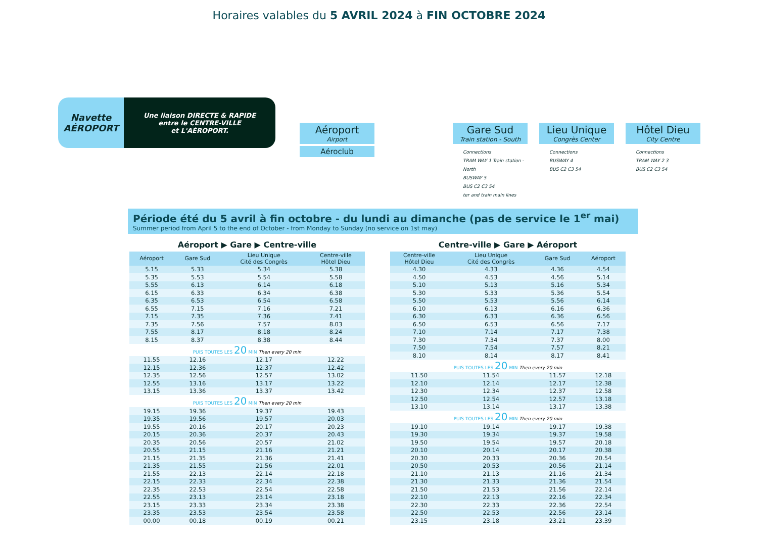Horaires valables du 5 AVRIL 2024 à FIN OCTOBRE 2024
Navette
AÉROPORT
Une liaison DIRECTE & RAPIDE
entre le CENTRE-VILLE
et L'AÉROPORT.
Aéroport
Airport
Aéroclub
Gare Sud
Train station - South
Connections
TRAM WAY 1 Train station - North
BUSWAY 5
BUS C2 C3 54
ter and train main lines
Lieu Unique
Congrès Center
Connections
BUSWAY 4
BUS C2 C3 54
Hôtel Dieu
City Centre
Connections
TRAM WAY 2 3
BUS C2 C3 54
Période été du 5 avril à fin octobre - du lundi au dimanche (pas de service le 1<sup>er</sup> mai)
Summer period from April 5 to the end of October - from Monday to Sunday (no service on 1st may)
Aéroport ▶ Gare ▶ Centre-ville
| Aéroport | Gare Sud | Lieu Unique Cité des Congrès | Centre-ville Hôtel Dieu |
| --- | --- | --- | --- |
| 5.15 | 5.33 | 5.34 | 5.38 |
| 5.35 | 5.53 | 5.54 | 5.58 |
| 5.55 | 6.13 | 6.14 | 6.18 |
| 6.15 | 6.33 | 6.34 | 6.38 |
| 6.35 | 6.53 | 6.54 | 6.58 |
| 6.55 | 7.15 | 7.16 | 7.21 |
| 7.15 | 7.35 | 7.36 | 7.41 |
| 7.35 | 7.56 | 7.57 | 8.03 |
| 7.55 | 8.17 | 8.18 | 8.24 |
| 8.15 | 8.37 | 8.38 | 8.44 |
| PUIS TOUTES LES 20 MIN Then every 20 min | | | |
| 11.55 | 12.16 | 12.17 | 12.22 |
| 12.15 | 12.36 | 12.37 | 12.42 |
| 12.35 | 12.56 | 12.57 | 13.02 |
| 12.55 | 13.16 | 13.17 | 13.22 |
| 13.15 | 13.36 | 13.37 | 13.42 |
| PUIS TOUTES LES 20 MIN Then every 20 min | | | |
| 19.15 | 19.36 | 19.37 | 19.43 |
| 19.35 | 19.56 | 19.57 | 20.03 |
| 19.55 | 20.16 | 20.17 | 20.23 |
| 20.15 | 20.36 | 20.37 | 20.43 |
| 20.35 | 20.56 | 20.57 | 21.02 |
| 20.55 | 21.15 | 21.16 | 21.21 |
| 21.15 | 21.35 | 21.36 | 21.41 |
| 21.35 | 21.55 | 21.56 | 22.01 |
| 21.55 | 22.13 | 22.14 | 22.18 |
| 22.15 | 22.33 | 22.34 | 22.38 |
| 22.35 | 22.53 | 22.54 | 22.58 |
| 22.55 | 23.13 | 23.14 | 23.18 |
| 23.15 | 23.33 | 23.34 | 23.38 |
| 23.35 | 23.53 | 23.54 | 23.58 |
| 00.00 | 00.18 | 00.19 | 00.21 |
Centre-ville ▶ Gare ▶ Aéroport
| Centre-ville Hôtel Dieu | Lieu Unique Cité des Congrès | Gare Sud | Aéroport |
| --- | --- | --- | --- |
| 4.30 | 4.33 | 4.36 | 4.54 |
| 4.50 | 4.53 | 4.56 | 5.14 |
| 5.10 | 5.13 | 5.16 | 5.34 |
| 5.30 | 5.33 | 5.36 | 5.54 |
| 5.50 | 5.53 | 5.56 | 6.14 |
| 6.10 | 6.13 | 6.16 | 6.36 |
| 6.30 | 6.33 | 6.36 | 6.56 |
| 6.50 | 6.53 | 6.56 | 7.17 |
| 7.10 | 7.14 | 7.17 | 7.38 |
| 7.30 | 7.34 | 7.37 | 8.00 |
| 7.50 | 7.54 | 7.57 | 8.21 |
| 8.10 | 8.14 | 8.17 | 8.41 |
| PUIS TOUTES LES 20 MIN Then every 20 min | | | |
| 11.50 | 11.54 | 11.57 | 12.18 |
| 12.10 | 12.14 | 12.17 | 12.38 |
| 12.30 | 12.34 | 12.37 | 12.58 |
| 12.50 | 12.54 | 12.57 | 13.18 |
| 13.10 | 13.14 | 13.17 | 13.38 |
| PUIS TOUTES LES 20 MIN Then every 20 min | | | |
| 19.10 | 19.14 | 19.17 | 19.38 |
| 19.30 | 19.34 | 19.37 | 19.58 |
| 19.50 | 19.54 | 19.57 | 20.18 |
| 20.10 | 20.14 | 20.17 | 20.38 |
| 20.30 | 20.33 | 20.36 | 20.54 |
| 20.50 | 20.53 | 20.56 | 21.14 |
| 21.10 | 21.13 | 21.16 | 21.34 |
| 21.30 | 21.33 | 21.36 | 21.54 |
| 21.50 | 21.53 | 21.56 | 22.14 |
| 22.10 | 22.13 | 22.16 | 22.34 |
| 22.30 | 22.33 | 22.36 | 22.54 |
| 22.50 | 22.53 | 22.56 | 23.14 |
| 23.15 | 23.18 | 23.21 | 23.39 |